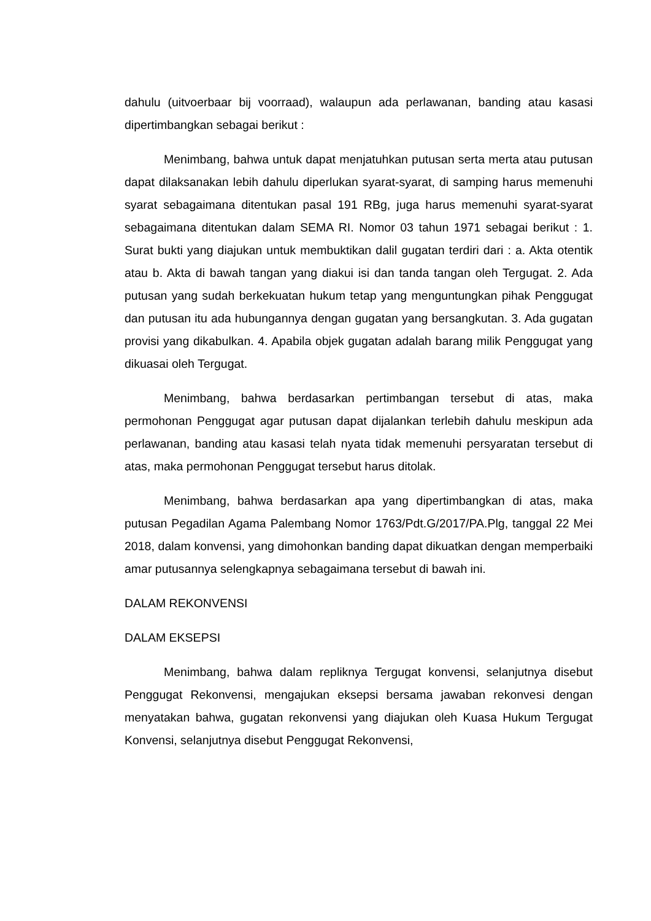dahulu (uitvoerbaar bij voorraad), walaupun ada perlawanan, banding atau kasasi dipertimbangkan sebagai berikut :
Menimbang, bahwa untuk dapat menjatuhkan putusan serta merta atau putusan dapat dilaksanakan lebih dahulu diperlukan syarat-syarat, di samping harus memenuhi syarat sebagaimana ditentukan pasal 191 RBg, juga harus memenuhi syarat-syarat sebagaimana ditentukan dalam SEMA RI. Nomor 03 tahun 1971 sebagai berikut : 1. Surat bukti yang diajukan untuk membuktikan dalil gugatan terdiri dari : a. Akta otentik atau b. Akta di bawah tangan yang diakui isi dan tanda tangan oleh Tergugat. 2. Ada putusan yang sudah berkekuatan hukum tetap yang menguntungkan pihak Penggugat dan putusan itu ada hubungannya dengan gugatan yang bersangkutan. 3. Ada gugatan provisi yang dikabulkan. 4. Apabila objek gugatan adalah barang milik Penggugat yang dikuasai oleh Tergugat.
Menimbang, bahwa berdasarkan pertimbangan tersebut di atas, maka permohonan Penggugat agar putusan dapat dijalankan terlebih dahulu meskipun ada perlawanan, banding atau kasasi telah nyata tidak memenuhi persyaratan tersebut di atas, maka permohonan Penggugat tersebut harus ditolak.
Menimbang, bahwa berdasarkan apa yang dipertimbangkan di atas, maka putusan Pegadilan Agama Palembang Nomor 1763/Pdt.G/2017/PA.Plg, tanggal 22 Mei 2018, dalam konvensi, yang dimohonkan banding dapat dikuatkan dengan memperbaiki amar putusannya selengkapnya sebagaimana tersebut di bawah ini.
DALAM REKONVENSI
DALAM EKSEPSI
Menimbang, bahwa dalam repliknya Tergugat konvensi, selanjutnya disebut Penggugat Rekonvensi, mengajukan eksepsi bersama jawaban rekonvesi dengan menyatakan bahwa, gugatan rekonvensi yang diajukan oleh Kuasa Hukum Tergugat Konvensi, selanjutnya disebut Penggugat Rekonvensi,